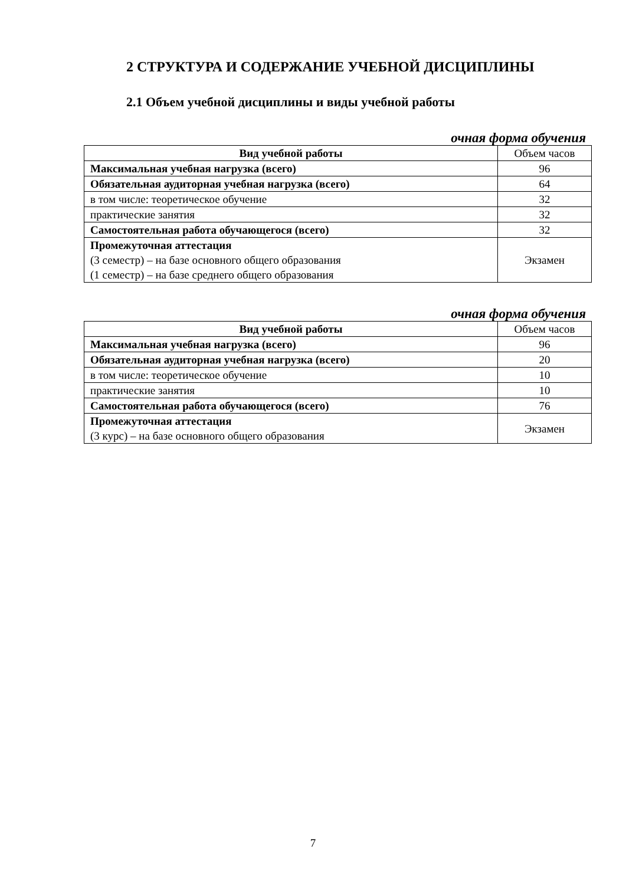2 СТРУКТУРА И СОДЕРЖАНИЕ УЧЕБНОЙ ДИСЦИПЛИНЫ
2.1 Объем учебной дисциплины и виды учебной работы
очная форма обучения
| Вид учебной работы | Объем часов |
| --- | --- |
| Максимальная учебная нагрузка (всего) | 96 |
| Обязательная аудиторная учебная нагрузка (всего) | 64 |
| в том числе: теоретическое обучение | 32 |
| практические занятия | 32 |
| Самостоятельная работа обучающегося (всего) | 32 |
| Промежуточная аттестация (3 семестр) – на базе основного общего образования (1 семестр) – на базе среднего общего образования | Экзамен |
очная форма обучения
| Вид учебной работы | Объем часов |
| --- | --- |
| Максимальная учебная нагрузка (всего) | 96 |
| Обязательная аудиторная учебная нагрузка (всего) | 20 |
| в том числе: теоретическое обучение | 10 |
| практические занятия | 10 |
| Самостоятельная работа обучающегося (всего) | 76 |
| Промежуточная аттестация (3 курс) – на базе основного общего образования | Экзамен |
7